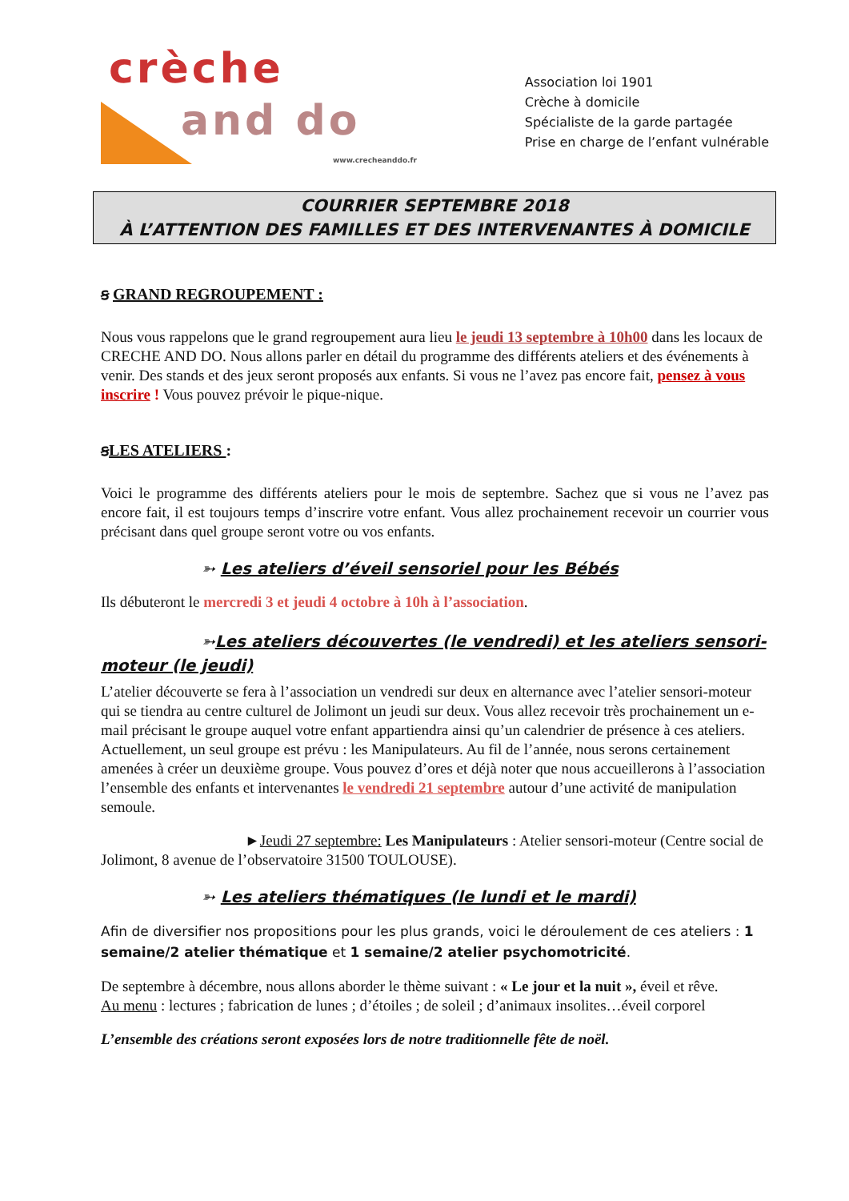crèche
and do
www.crecheanddo.fr
Association loi 1901
Crèche à domicile
Spécialiste de la garde partagée
Prise en charge de l’enfant vulnérable
COURRIER SEPTEMBRE 2018
À L’ATTENTION DES FAMILLES ET DES INTERVENANTES À DOMICILE
ꞩ GRAND REGROUPEMENT :
Nous vous rappelons que le grand regroupement aura lieu le jeudi 13 septembre à 10h00 dans les locaux de CRECHE AND DO. Nous allons parler en détail du programme des différents ateliers et des événements à venir. Des stands et des jeux seront proposés aux enfants. Si vous ne l’avez pas encore fait, pensez à vous inscrire ! Vous pouvez prévoir le pique-nique.
ꞩLES ATELIERS :
Voici le programme des différents ateliers pour le mois de septembre. Sachez que si vous ne l’avez pas encore fait, il est toujours temps d’inscrire votre enfant. Vous allez prochainement recevoir un courrier vous précisant dans quel groupe seront votre ou vos enfants.
➳ Les ateliers d’éveil sensoriel pour les Bébés
Ils débuteront le mercredi 3 et jeudi 4 octobre à 10h à l’association.
➳Les ateliers découvertes (le vendredi) et les ateliers sensori-moteur (le jeudi)
L’atelier découverte se fera à l’association un vendredi sur deux en alternance avec l’atelier sensori-moteur qui se tiendra au centre culturel de Jolimont un jeudi sur deux. Vous allez recevoir très prochainement un e-mail précisant le groupe auquel votre enfant appartiendra ainsi qu’un calendrier de présence à ces ateliers. Actuellement, un seul groupe est prévu : les Manipulateurs. Au fil de l’année, nous serons certainement amenées à créer un deuxième groupe. Vous pouvez d’ores et déjà noter que nous accueillerons à l’association l’ensemble des enfants et intervenantes le vendredi 21 septembre autour d’une activité de manipulation semoule.
►Jeudi 27 septembre: Les Manipulateurs : Atelier sensori-moteur (Centre social de Jolimont, 8 avenue de l’observatoire 31500 TOULOUSE).
➳ Les ateliers thématiques (le lundi et le mardi)
Afin de diversifier nos propositions pour les plus grands, voici le déroulement de ces ateliers : 1 semaine/2 atelier thématique et 1 semaine/2 atelier psychomotricité.
De septembre à décembre, nous allons aborder le thème suivant : « Le jour et la nuit », éveil et rêve.
Au menu : lectures ; fabrication de lunes ; d’étoiles ; de soleil ; d’animaux insolites…éveil corporel
L’ensemble des créations seront exposées lors de notre traditionnelle fête de noël.